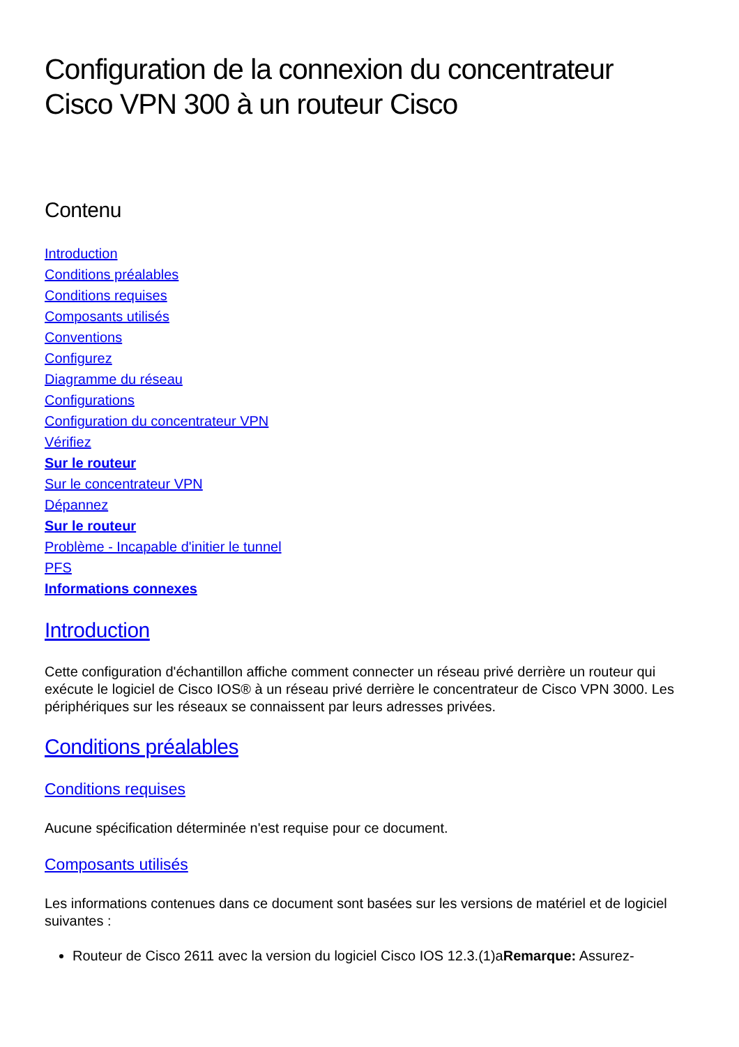Configuration de la connexion du concentrateur Cisco VPN 300 à un routeur Cisco
Contenu
Introduction
Conditions préalables
Conditions requises
Composants utilisés
Conventions
Configurez
Diagramme du réseau
Configurations
Configuration du concentrateur VPN
Vérifiez
Sur le routeur
Sur le concentrateur VPN
Dépannez
Sur le routeur
Problème - Incapable d'initier le tunnel
PFS
Informations connexes
Introduction
Cette configuration d'échantillon affiche comment connecter un réseau privé derrière un routeur qui exécute le logiciel de Cisco IOS® à un réseau privé derrière le concentrateur de Cisco VPN 3000. Les périphériques sur les réseaux se connaissent par leurs adresses privées.
Conditions préalables
Conditions requises
Aucune spécification déterminée n'est requise pour ce document.
Composants utilisés
Les informations contenues dans ce document sont basées sur les versions de matériel et de logiciel suivantes :
Routeur de Cisco 2611 avec la version du logiciel Cisco IOS 12.3.(1)aRemarque: Assurez-